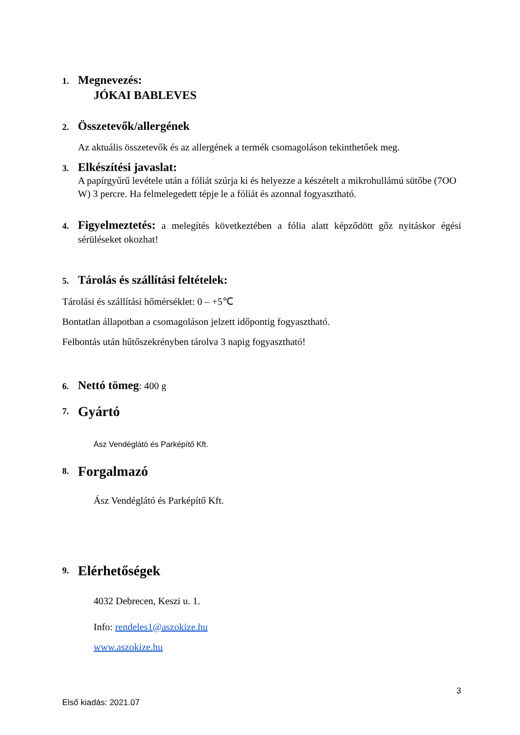1. Megnevezés:
JÓKAI BABLEVES
2. Összetevők/allergének
Az aktuális összetevők és az allergének a termék csomagoláson tekinthetőek meg.
3. Elkészítési javaslat:
A papírgyűrű levétele után a fóliát szúrja ki és helyezze a készételt a mikrohullámú sütőbe (7OO W) 3 percre. Ha felmelegedett tépje le a fóliát és azonnal fogyasztható.
4.
Figyelmeztetés: a melegítés következtében a fólia alatt képződött gőz nyitáskor égési sérüléseket okozhat!
5. Tárolás és szállítási feltételek:
Tárolási és szállítási hőmérséklet: 0 – +5℃
Bontatlan állapotban a csomagoláson jelzett időpontig fogyasztható.
Felbontás után hűtőszekrényben tárolva 3 napig fogyasztható!
6. Nettó tömeg: 400 g
7. Gyártó
Ász Vendéglátó és Parképítő Kft.
8. Forgalmazó
Ász Vendéglátó és Parképítő Kft.
9. Elérhetőségek
4032 Debrecen, Keszi u. 1.
Info: rendeles1@aszokize.hu
www.aszokize.hu
3
Első kiadás: 2021.07